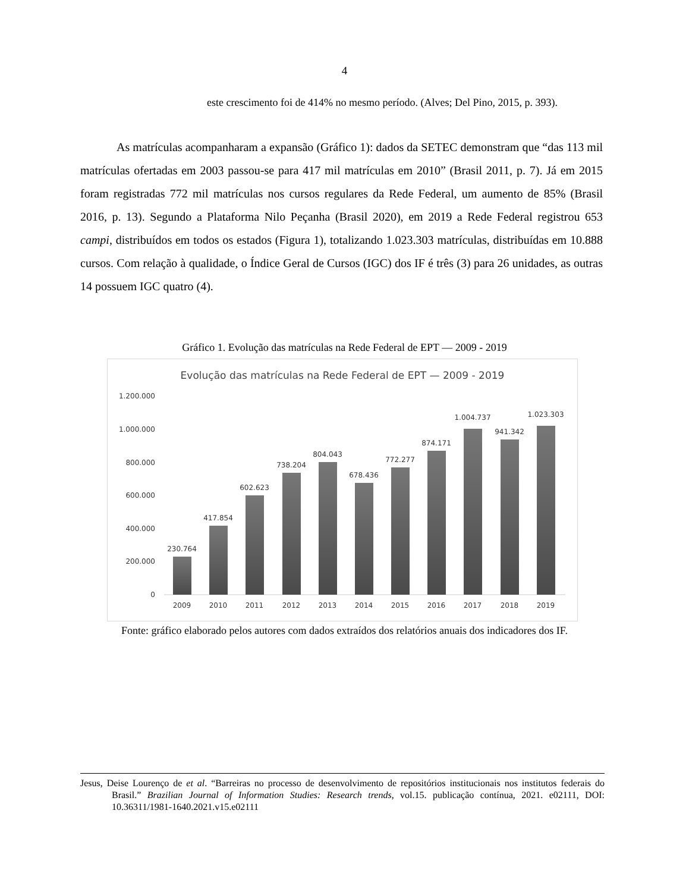4
este crescimento foi de 414% no mesmo período. (Alves; Del Pino, 2015, p. 393).
As matrículas acompanharam a expansão (Gráfico 1): dados da SETEC demonstram que “das 113 mil matrículas ofertadas em 2003 passou-se para 417 mil matrículas em 2010” (Brasil 2011, p. 7). Já em 2015 foram registradas 772 mil matrículas nos cursos regulares da Rede Federal, um aumento de 85% (Brasil 2016, p. 13). Segundo a Plataforma Nilo Peçanha (Brasil 2020), em 2019 a Rede Federal registrou 653 campi, distribuídos em todos os estados (Figura 1), totalizando 1.023.303 matrículas, distribuídas em 10.888 cursos. Com relação à qualidade, o Índice Geral de Cursos (IGC) dos IF é três (3) para 26 unidades, as outras 14 possuem IGC quatro (4).
Gráfico 1. Evolução das matrículas na Rede Federal de EPT — 2009 - 2019
Evolução das matrículas na Rede Federal de EPT — 2009 - 2019
1.200.000
1.000.000
800.000
600.000
400.000
200.000
0
230.764
417.854
602.623
738.204
804.043
678.436
772.277
874.171
1.004.737
941.342
1.023.303
2009
2010
2011
2012
2013
2014
2015
2016
2017
2018
2019
Fonte: gráfico elaborado pelos autores com dados extraídos dos relatórios anuais dos indicadores dos IF.
Jesus, Deise Lourenço de et al. “Barreiras no processo de desenvolvimento de repositórios institucionais nos institutos federais do Brasil.” Brazilian Journal of Information Studies: Research trends, vol.15. publicação contínua, 2021. e02111, DOI: 10.36311/1981-1640.2021.v15.e02111